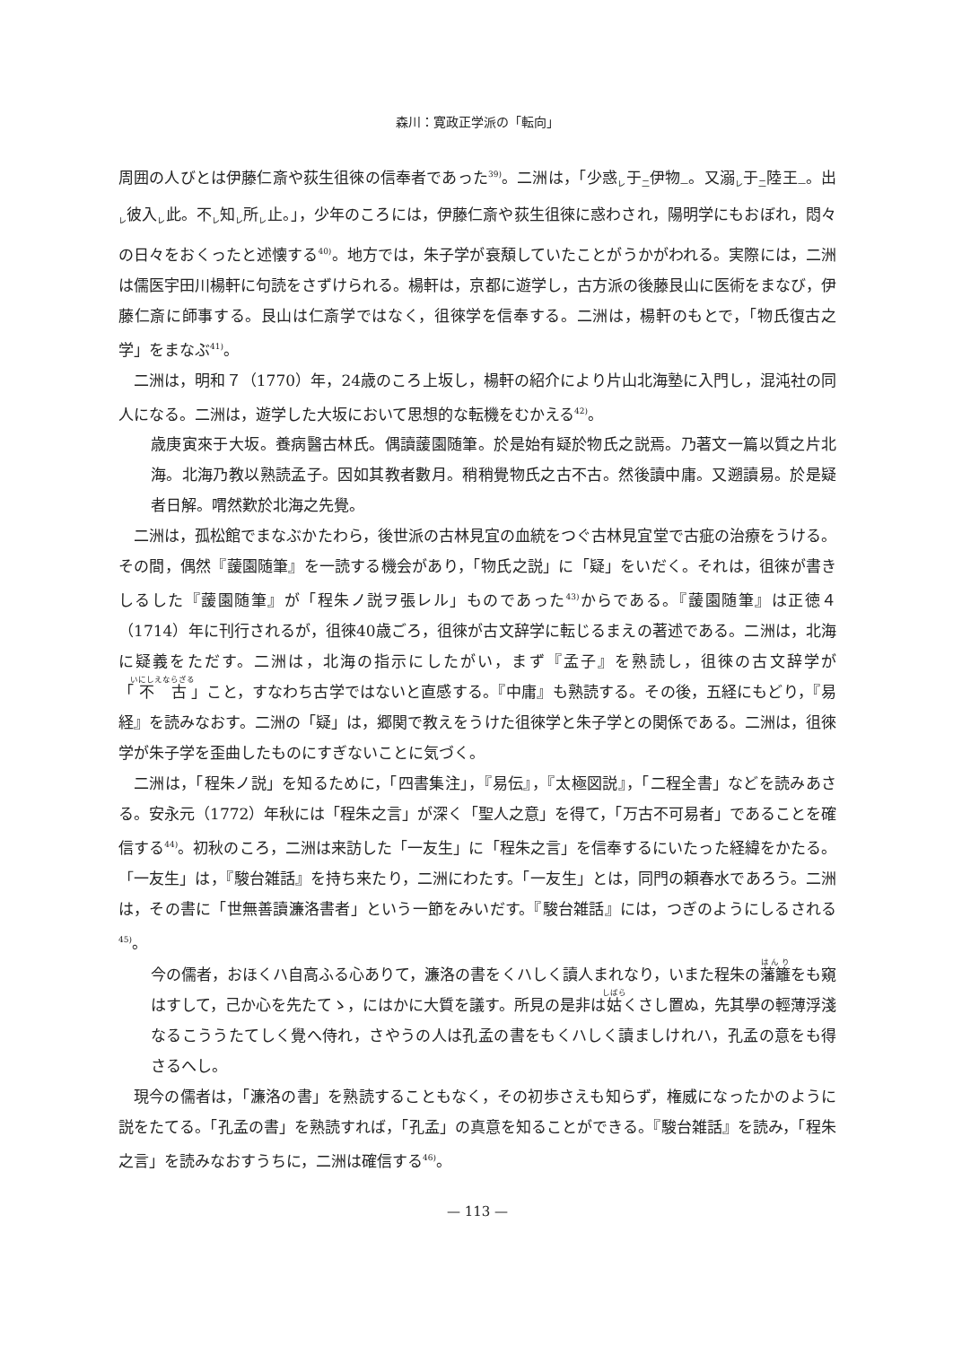森川：寛政正学派の「転向」
周囲の人びとは伊藤仁斎や荻生徂徠の信奉者であった<sup>39)</sup>。二洲は，「少惑<sub>レ</sub>于<sub>二</sub>伊物<sub>一</sub>。又溺<sub>レ</sub>于<sub>二</sub>陸王<sub>一</sub>。出<sub>レ</sub>彼入<sub>レ</sub>此。不<sub>レ</sub>知<sub>レ</sub>所<sub>レ</sub>止。」，少年のころには，伊藤仁斎や荻生徂徠に惑わされ，陽明学にもおぼれ，悶々の日々をおくったと述懐する<sup>40)</sup>。地方では，朱子学が衰頽していたことがうかがわれる。実際には，二洲は儒医宇田川楊軒に句読をさずけられる。楊軒は，京都に遊学し，古方派の後藤艮山に医術をまなび，伊藤仁斎に師事する。艮山は仁斎学ではなく，徂徠学を信奉する。二洲は，楊軒のもとで，「物氏復古之学」をまなぶ<sup>41)</sup>。
二洲は，明和７（1770）年，24歳のころ上坂し，楊軒の紹介により片山北海塾に入門し，混沌社の同人になる。二洲は，遊学した大坂において思想的な転機をむかえる<sup>42)</sup>。
歳庚寅來于大坂。養病醫古林氏。偶讀蘐園随筆。於是始有疑於物氏之説焉。乃著文一篇以質之片北海。北海乃教以熟読孟子。因如其教者數月。稍稍覺物氏之古不古。然後讀中庸。又遡讀易。於是疑者日解。喟然歎於北海之先覺。
二洲は，孤松館でまなぶかたわら，後世派の古林見宜の血統をつぐ古林見宜堂で古疵の治療をうける。その間，偶然『蘐園随筆』を一読する機会があり，「物氏之説」に「疑」をいだく。それは，徂徠が書きしるした『蘐園随筆』が「程朱ノ説ヲ張レル」ものであった<sup>43)</sup>からである。『蘐園随筆』は正徳４（1714）年に刊行されるが，徂徠40歳ごろ，徂徠が古文辞学に転じるまえの著述である。二洲は，北海に疑義をただす。二洲は，北海の指示にしたがい，まず『孟子』を熟読し，徂徠の古文辞学が「不古」こと，すなわち古学ではないと直感する。『中庸』も熟読する。その後，五経にもどり，『易経』を読みなおす。二洲の「疑」は，郷関で教えをうけた徂徠学と朱子学との関係である。二洲は，徂徠学が朱子学を歪曲したものにすぎないことに気づく。
二洲は，「程朱ノ説」を知るために，「四書集注」，『易伝』，『太極図説』，「二程全書」などを読みあさる。安永元（1772）年秋には「程朱之言」が深く「聖人之意」を得て，「万古不可易者」であることを確信する<sup>44)</sup>。初秋のころ，二洲は来訪した「一友生」に「程朱之言」を信奉するにいたった経緯をかたる。「一友生」は，『駿台雑話』を持ち来たり，二洲にわたす。「一友生」とは，同門の頼春水であろう。二洲は，その書に「世無善讀濂洛書者」という一節をみいだす。『駿台雑話』には，つぎのようにしるされる<sup>45)</sup>。
今の儒者，おほくハ自高ふる心ありて，濂洛の書をくハしく讀人まれなり，いまた程朱の藩籬をも窺はすして，己か心を先たてゝ，にはかに大質を議す。所見の是非は姑くさし置ぬ，先其學の輕薄浮淺なるこううたてしく覺へ侍れ，さやうの人は孔孟の書をもくハしく讀ましけれハ，孔孟の意をも得さるへし。
現今の儒者は，「濂洛の書」を熟読することもなく，その初歩さえも知らず，権威になったかのように説をたてる。「孔孟の書」を熟読すれば，「孔孟」の真意を知ることができる。『駿台雑話』を読み，「程朱之言」を読みなおすうちに，二洲は確信する<sup>46)</sup>。
— 113 —